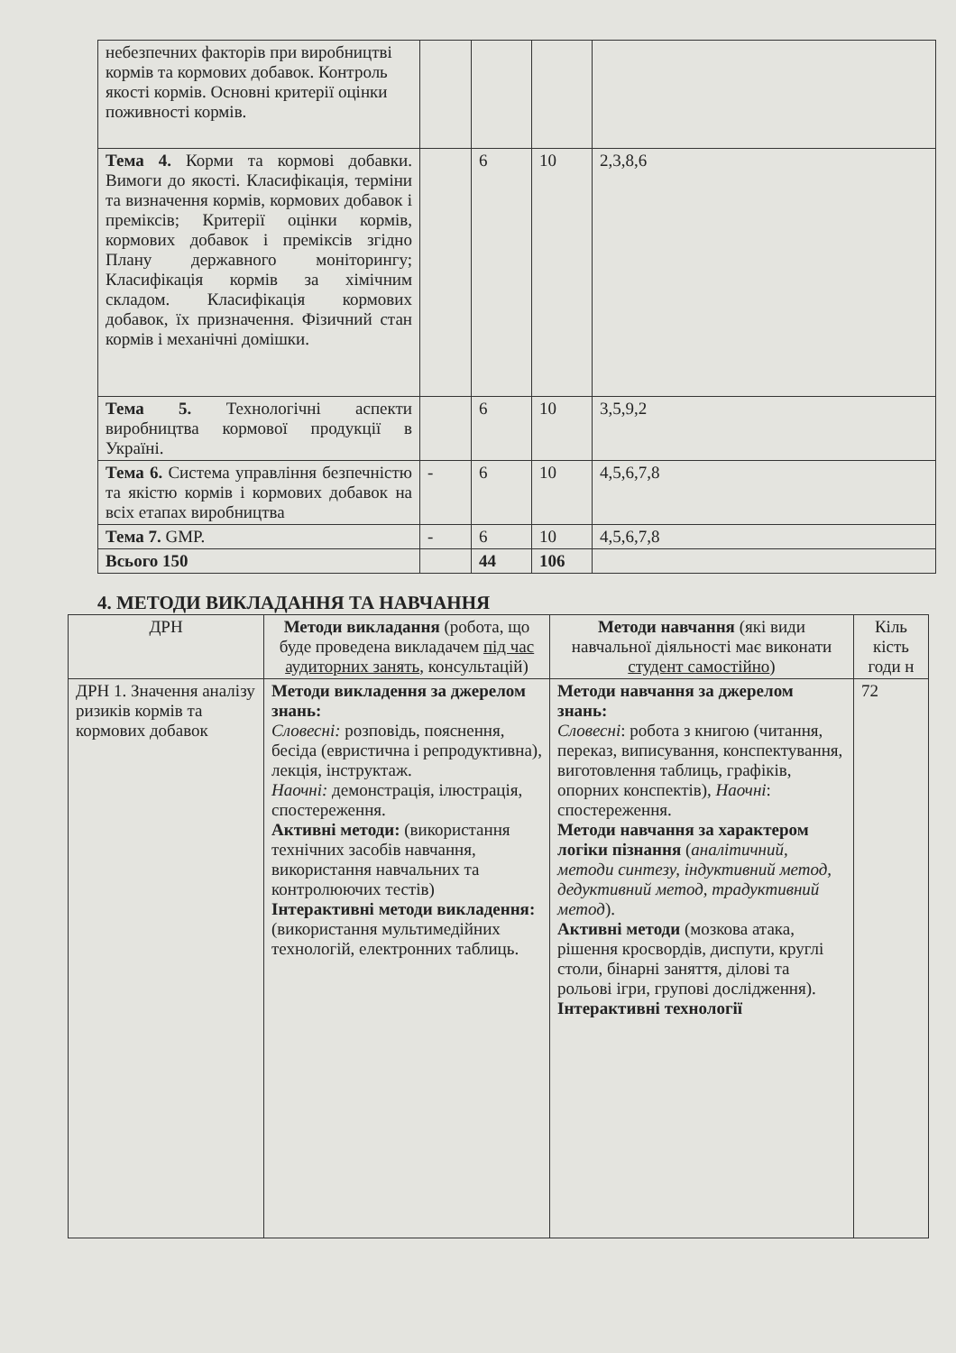| небезпечних факторів при виробництві кормів та кормових добавок. Контроль якості кормів. Основні критерії оцінки поживності кормів. | | | | |
| Тема 4. Корми та кормові добавки. Вимоги до якості. Класифікація, терміни та визначення кормів, кормових добавок і преміксів; Критерії оцінки кормів, кормових добавок і преміксів згідно Плану державного моніторингу; Класифікація кормів за хімічним складом. Класифікація кормових добавок, їх призначення. Фізичний стан кормів і механічні домішки. | | 6 | 10 | 2,3,8,6 |
| Тема 5. Технологічні аспекти виробництва кормової продукції в Україні. | | 6 | 10 | 3,5,9,2 |
| Тема 6. Система управління безпечністю та якістю кормів і кормових добавок на всіх етапах виробництва | - | 6 | 10 | 4,5,6,7,8 |
| Тема 7. GMP. | - | 6 | 10 | 4,5,6,7,8 |
| Всього 150 | | 44 | 106 | |
4. МЕТОДИ ВИКЛАДАННЯ ТА НАВЧАННЯ
| ДРН | Методи викладання (робота, що буде проведена викладачем під час аудиторних занять , консультацій) | Методи навчання (які види навчальної діяльності має виконати студент самостійно ) | Кіль кість годи н |
| --- | --- | --- | --- |
| ДРН 1. Значення аналізу ризиків кормів та кормових добавок | Методи викладення за джерелом знань: Словесні: розповідь, пояснення, бесіда (евристична і репродуктивна), лекція, інструктаж. Наочні: демонстрація, ілюстрація, спостереження. Активні методи: (використання технічних засобів навчання, використання навчальних та контролюючих тестів) Інтерактивні методи викладення: (використання мультимедійних технологій, електронних таблиць. | Методи навчання за джерелом знань: Словесні : робота з книгою (читання, переказ, виписування, конспектування, виготовлення таблиць, графіків, опорних конспектів), Наочні : спостереження. Методи навчання за характером логіки пізнання ( аналітичний, методи синтезу, індуктивний метод, дедуктивний метод, традуктивний метод ). Активні методи (мозкова атака, рішення кросвордів, диспути, круглі столи, бінарні заняття, ділові та рольові ігри, групові дослідження). Інтерактивні технології | 72 |